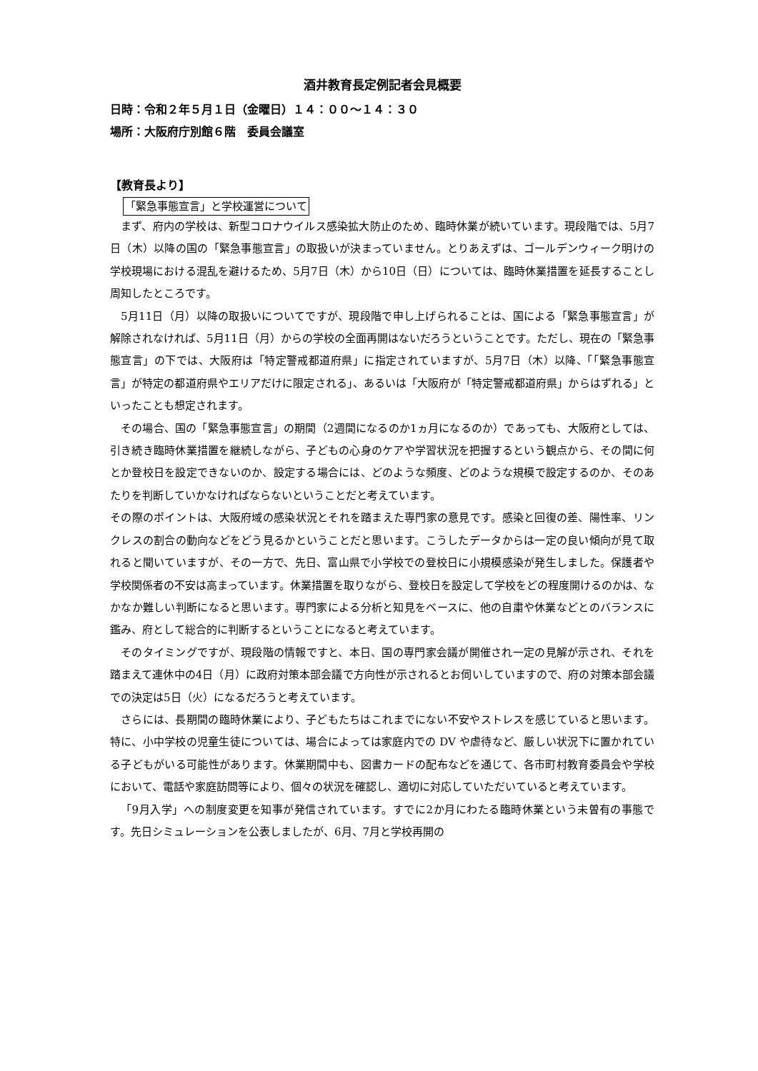酒井教育長定例記者会見概要
日時：令和２年５月１日（金曜日）１４：００〜１４：３０
場所：大阪府庁別館６階　委員会議室
【教育長より】
「緊急事態宣言」と学校運営について
まず、府内の学校は、新型コロナウイルス感染拡大防止のため、臨時休業が続いています。現段階では、5月7日（木）以降の国の「緊急事態宣言」の取扱いが決まっていません。とりあえずは、ゴールデンウィーク明けの学校現場における混乱を避けるため、5月7日（木）から10日（日）については、臨時休業措置を延長することし周知したところです。
5月11日（月）以降の取扱いについてですが、現段階で申し上げられることは、国による「緊急事態宣言」が解除されなければ、5月11日（月）からの学校の全面再開はないだろうということです。ただし、現在の「緊急事態宣言」の下では、大阪府は「特定警戒都道府県」に指定されていますが、5月7日（木）以降、「「緊急事態宣言」が特定の都道府県やエリアだけに限定される」、あるいは「大阪府が「特定警戒都道府県」からはずれる」といったことも想定されます。
その場合、国の「緊急事態宣言」の期間（2週間になるのか1ヵ月になるのか）であっても、大阪府としては、引き続き臨時休業措置を継続しながら、子どもの心身のケアや学習状況を把握するという観点から、その間に何とか登校日を設定できないのか、設定する場合には、どのような頻度、どのような規模で設定するのか、そのあたりを判断していかなければならないということだと考えています。
その際のポイントは、大阪府域の感染状況とそれを踏まえた専門家の意見です。感染と回復の差、陽性率、リンクレスの割合の動向などをどう見るかということだと思います。こうしたデータからは一定の良い傾向が見て取れると聞いていますが、その一方で、先日、富山県で小学校での登校日に小規模感染が発生しました。保護者や学校関係者の不安は高まっています。休業措置を取りながら、登校日を設定して学校をどの程度開けるのかは、なかなか難しい判断になると思います。専門家による分析と知見をベースに、他の自粛や休業などとのバランスに鑑み、府として総合的に判断するということになると考えています。
そのタイミングですが、現段階の情報ですと、本日、国の専門家会議が開催され一定の見解が示され、それを踏まえて連休中の4日（月）に政府対策本部会議で方向性が示されるとお伺いしていますので、府の対策本部会議での決定は5日（火）になるだろうと考えています。
さらには、長期間の臨時休業により、子どもたちはこれまでにない不安やストレスを感じていると思います。特に、小中学校の児童生徒については、場合によっては家庭内での DV や虐待など、厳しい状況下に置かれている子どもがいる可能性があります。休業期間中も、図書カードの配布などを通じて、各市町村教育委員会や学校において、電話や家庭訪問等により、個々の状況を確認し、適切に対応していただいていると考えています。
「9月入学」への制度変更を知事が発信されています。すでに2か月にわたる臨時休業という未曽有の事態です。先日シミュレーションを公表しましたが、6月、7月と学校再開の